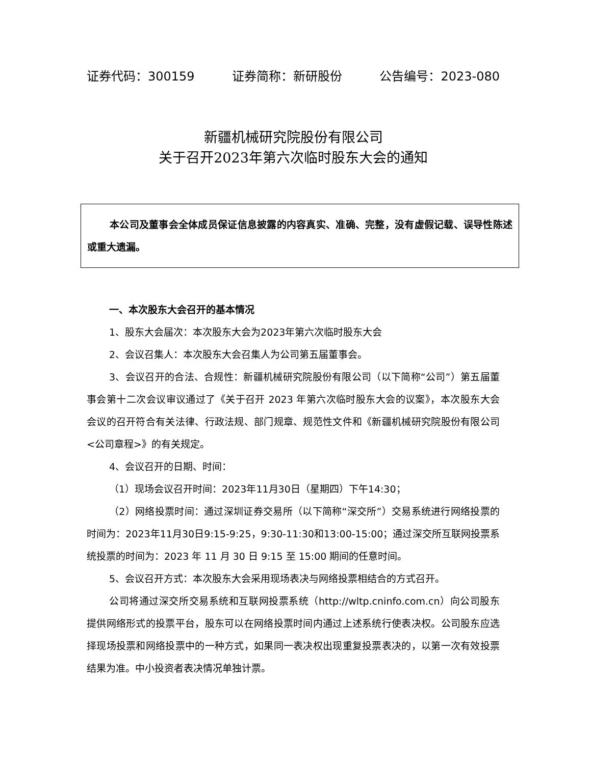证券代码：300159 证券简称：新研股份 公告编号：2023-080
新疆机械研究院股份有限公司
关于召开2023年第六次临时股东大会的通知
本公司及董事会全体成员保证信息披露的内容真实、准确、完整，没有虚假记载、误导性陈述或重大遗漏。
一、本次股东大会召开的基本情况
1、股东大会届次：本次股东大会为2023年第六次临时股东大会
2、会议召集人：本次股东大会召集人为公司第五届董事会。
3、会议召开的合法、合规性：新疆机械研究院股份有限公司（以下简称“公司”）第五届董事会第十二次会议审议通过了《关于召开 2023 年第六次临时股东大会的议案》，本次股东大会会议的召开符合有关法律、行政法规、部门规章、规范性文件和《新疆机械研究院股份有限公司<公司章程>》的有关规定。
4、会议召开的日期、时间：
（1）现场会议召开时间：2023年11月30日（星期四）下午14:30；
（2）网络投票时间：通过深圳证券交易所（以下简称“深交所”）交易系统进行网络投票的时间为：2023年11月30日9:15-9:25，9:30-11:30和13:00-15:00；通过深交所互联网投票系统投票的时间为：2023 年 11 月 30 日 9:15 至 15:00 期间的任意时间。
5、会议召开方式：本次股东大会采用现场表决与网络投票相结合的方式召开。
公司将通过深交所交易系统和互联网投票系统（http://wltp.cninfo.com.cn）向公司股东提供网络形式的投票平台，股东可以在网络投票时间内通过上述系统行使表决权。公司股东应选择现场投票和网络投票中的一种方式，如果同一表决权出现重复投票表决的，以第一次有效投票结果为准。中小投资者表决情况单独计票。